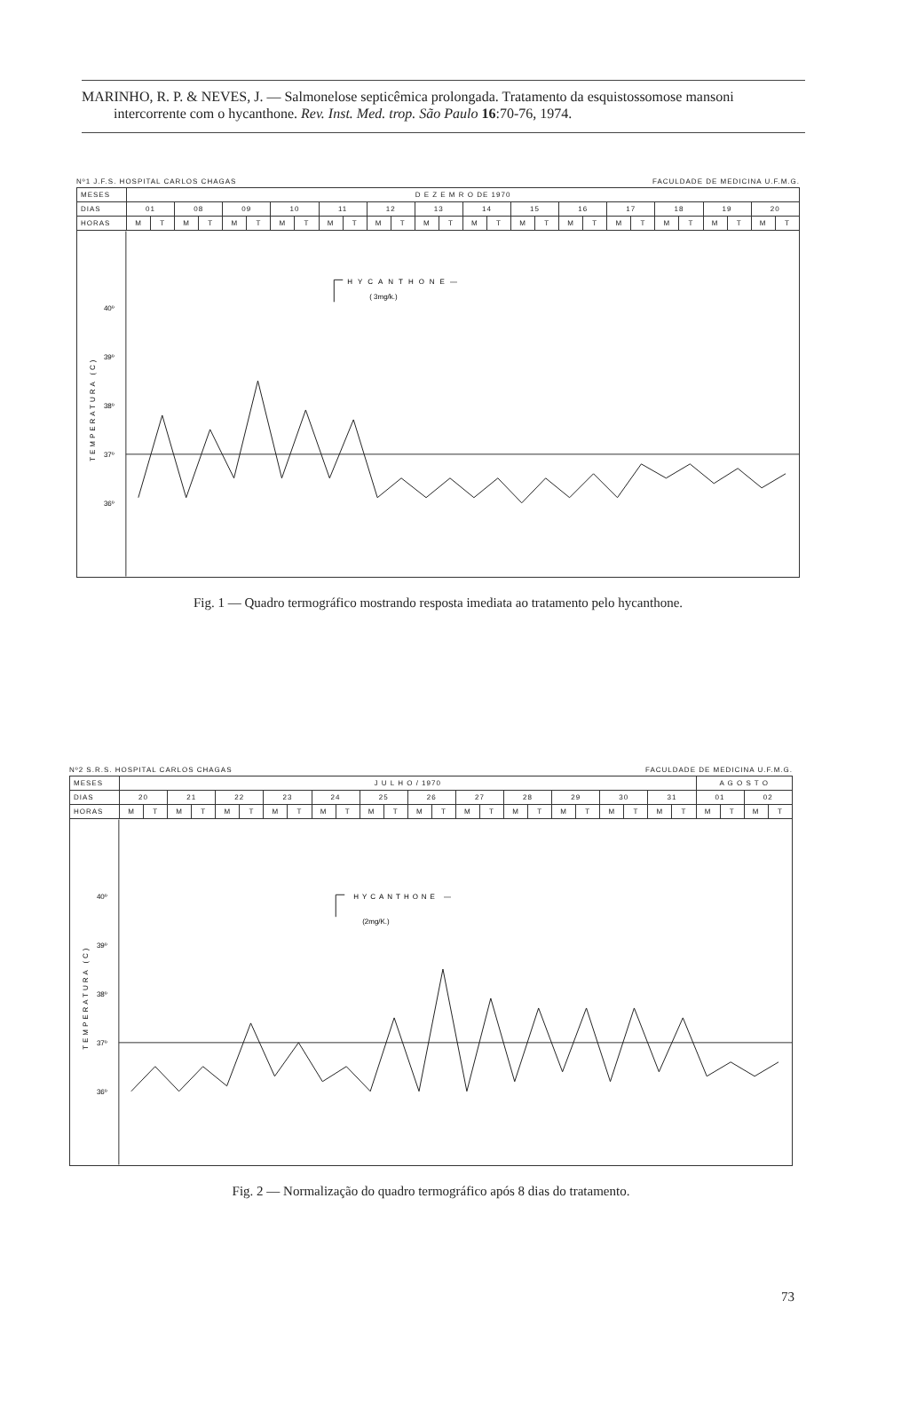MARINHO, R. P. & NEVES, J. — Salmonelose septicêmica prolongada. Tratamento da esquistossomose mansoni intercorrente com o hycanthone. Rev. Inst. Med. trop. São Paulo 16:70-76, 1974.
Nº1 J.F.S. HOSPITAL CARLOS CHAGAS FACULDADE DE MEDICINA U.F.M.G.
| MESES | D E Z E M R O DE 1970 | | | | | | | | | | | | | | | | | | | | | | | | | | | |
| DIAS | 01 | | 08 | | 09 | | 10 | | 11 | | 12 | | 13 | | 14 | | 15 | | 16 | | 17 | | 18 | | 19 | | 20 | |
| HORAS | M | T | M | T | M | T | M | T | M | T | M | T | M | T | M | T | M | T | M | T | M | T | M | T | M | T | M | T |
40º
39º
38º
37º
36º
TEMPERATURA (C)
HYCANTHONE—
( 3mg/k.)
Fig. 1 — Quadro termográfico mostrando resposta imediata ao tratamento pelo hycanthone.
Nº2 S.R.S. HOSPITAL CARLOS CHAGAS FACULDADE DE MEDICINA U.F.M.G.
| MESES | J U L H O / 1970 | | | | | | | | | | | | | | | | | | | | | | | | A G O S T O | | | |
| DIAS | 20 | | 21 | | 22 | | 23 | | 24 | | 25 | | 26 | | 27 | | 28 | | 29 | | 30 | | 31 | | 01 | | 02 | |
| HORAS | M | T | M | T | M | T | M | T | M | T | M | T | M | T | M | T | M | T | M | T | M | T | M | T | M | T | M | T |
40º
39º
38º
37º
36º
TEMPERATURA (C)
HYCANTHONE —
(2mg/K.)
Fig. 2 — Normalização do quadro termográfico após 8 dias do tratamento.
73